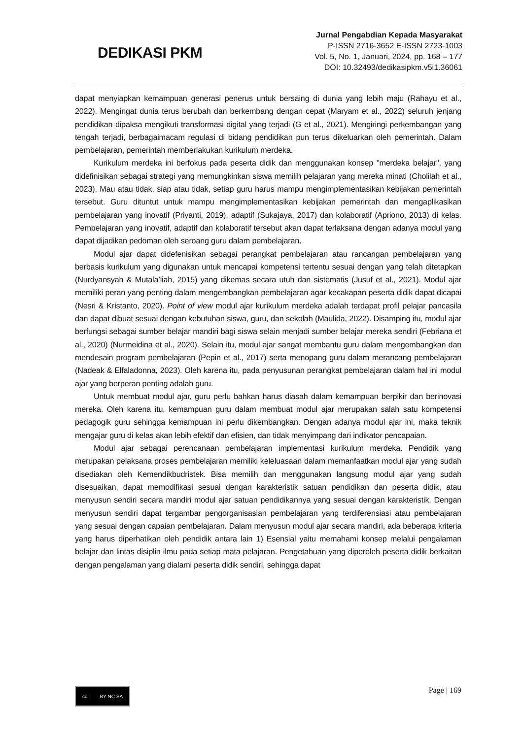DEDIKASI PKM
Jurnal Pengabdian Kepada Masyarakat
P-ISSN 2716-3652 E-ISSN 2723-1003
Vol. 5, No. 1, Januari, 2024, pp. 168 – 177
DOI: 10.32493/dedikasipkm.v5i1.36061
dapat menyiapkan kemampuan generasi penerus untuk bersaing di dunia yang lebih maju (Rahayu et al., 2022). Mengingat dunia terus berubah dan berkembang dengan cepat (Maryam et al., 2022) seluruh jenjang pendidikan dipaksa mengikuti transformasi digital yang terjadi (G et al., 2021). Mengiringi perkembangan yang tengah terjadi, berbagaimacam regulasi di bidang pendidikan pun terus dikeluarkan oleh pemerintah. Dalam pembelajaran, pemerintah memberlakukan kurikulum merdeka.
Kurikulum merdeka ini berfokus pada peserta didik dan menggunakan konsep "merdeka belajar", yang didefinisikan sebagai strategi yang memungkinkan siswa memilih pelajaran yang mereka minati (Cholilah et al., 2023). Mau atau tidak, siap atau tidak, setiap guru harus mampu mengimplementasikan kebijakan pemerintah tersebut. Guru dituntut untuk mampu mengimplementasikan kebijakan pemerintah dan mengaplikasikan pembelajaran yang inovatif (Priyanti, 2019), adaptif (Sukajaya, 2017) dan kolaboratif (Apriono, 2013) di kelas. Pembelajaran yang inovatif, adaptif dan kolaboratif tersebut akan dapat terlaksana dengan adanya modul yang dapat dijadikan pedoman oleh seroang guru dalam pembelajaran.
Modul ajar dapat didefenisikan sebagai perangkat pembelajaran atau rancangan pembelajaran yang berbasis kurikulum yang digunakan untuk mencapai kompetensi tertentu sesuai dengan yang telah ditetapkan (Nurdyansyah & Mutala’liah, 2015) yang dikemas secara utuh dan sistematis (Jusuf et al., 2021). Modul ajar memiliki peran yang penting dalam mengembangkan pembelajaran agar kecakapan peserta didik dapat dicapai (Nesri & Kristanto, 2020). Point of view modul ajar kurikulum merdeka adalah terdapat profil pelajar pancasila dan dapat dibuat sesuai dengan kebutuhan siswa, guru, dan sekolah (Maulida, 2022). Disamping itu, modul ajar berfungsi sebagai sumber belajar mandiri bagi siswa selain menjadi sumber belajar mereka sendiri (Febriana et al., 2020) (Nurmeidina et al., 2020). Selain itu, modul ajar sangat membantu guru dalam mengembangkan dan mendesain program pembelajaran (Pepin et al., 2017) serta menopang guru dalam merancang pembelajaran (Nadeak & Elfaladonna, 2023). Oleh karena itu, pada penyusunan perangkat pembelajaran dalam hal ini modul ajar yang berperan penting adalah guru.
Untuk membuat modul ajar, guru perlu bahkan harus diasah dalam kemampuan berpikir dan berinovasi mereka. Oleh karena itu, kemampuan guru dalam membuat modul ajar merupakan salah satu kompetensi pedagogik guru sehingga kemampuan ini perlu dikembangkan. Dengan adanya modul ajar ini, maka teknik mengajar guru di kelas akan lebih efektif dan efisien, dan tidak menyimpang dari indikator pencapaian.
Modul ajar sebagai perencanaan pembelajaran implementasi kurikulum merdeka. Pendidik yang merupakan pelaksana proses pembelajaran memiliki keleluasaan dalam memanfaatkan modul ajar yang sudah disediakan oleh Kemendikbudristek. Bisa memilih dan menggunakan langsung modul ajar yang sudah disesuaikan, dapat memodifikasi sesuai dengan karakteristik satuan pendidikan dan peserta didik, atau menyusun sendiri secara mandiri modul ajar satuan pendidikannya yang sesuai dengan karakteristik. Dengan menyusun sendiri dapat tergambar pengorganisasian pembelajaran yang terdiferensiasi atau pembelajaran yang sesuai dengan capaian pembelajaran. Dalam menyusun modul ajar secara mandiri, ada beberapa kriteria yang harus diperhatikan oleh pendidik antara lain 1) Esensial yaitu memahami konsep melalui pengalaman belajar dan lintas disiplin ilmu pada setiap mata pelajaran. Pengetahuan yang diperoleh peserta didik berkaitan dengan pengalaman yang dialami peserta didik sendiri, sehingga dapat
cc BY NC SA
Page | 169